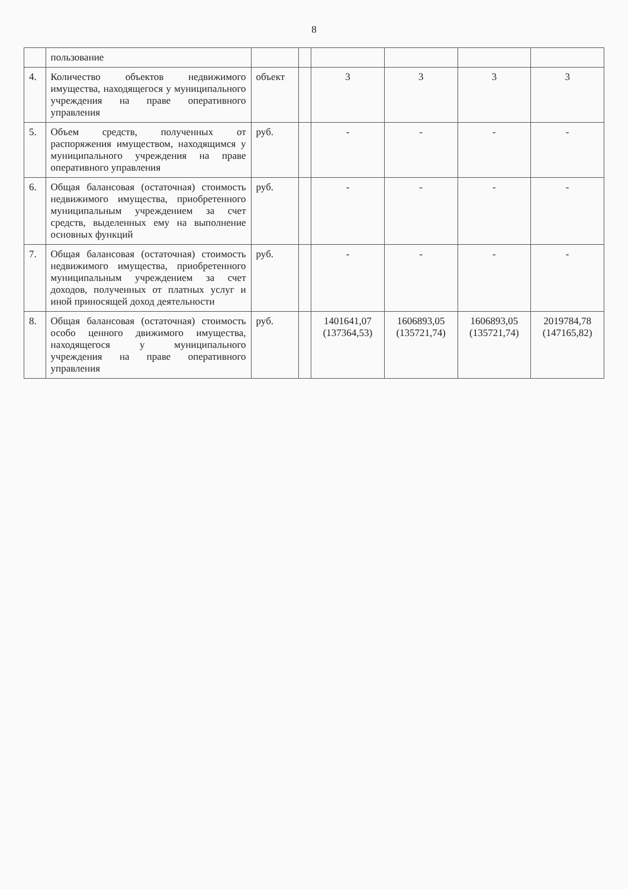8
| | пользование | | | | | | |
| 4. | Количество объектов недвижимого имущества, находящегося у муниципального учреждения на праве оперативного управления | объект | | 3 | 3 | 3 | 3 |
| 5. | Объем средств, полученных от распоряжения имуществом, находящимся у муниципального учреждения на праве оперативного управления | руб. | | - | - | - | - |
| 6. | Общая балансовая (остаточная) стоимость недвижимого имущества, приобретенного муниципальным учреждением за счет средств, выделенных ему на выполнение основных функций | руб. | | - | - | - | - |
| 7. | Общая балансовая (остаточная) стоимость недвижимого имущества, приобретенного муниципальным учреждением за счет доходов, полученных от платных услуг и иной приносящей доход деятельности | руб. | | - | - | - | - |
| 8. | Общая балансовая (остаточная) стоимость особо ценного движимого имущества, находящегося у муниципального учреждения на праве оперативного управления | руб. | | 1401641,07 (137364,53) | 1606893,05 (135721,74) | 1606893,05 (135721,74) | 2019784,78 (147165,82) |